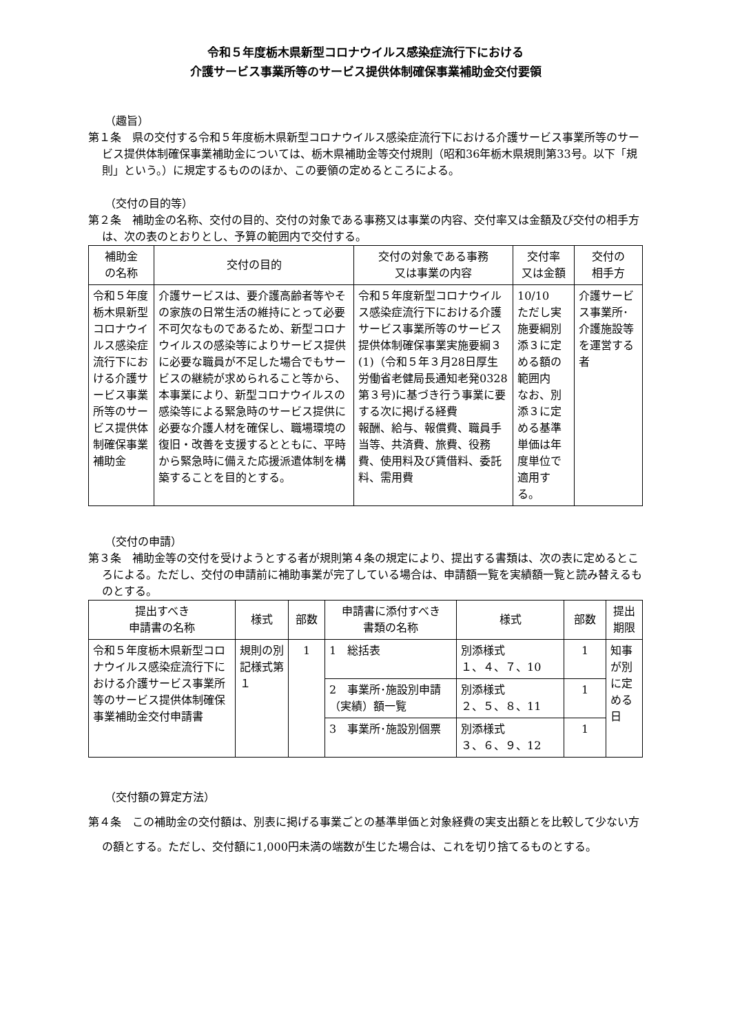令和５年度栃木県新型コロナウイルス感染症流行下における
介護サービス事業所等のサービス提供体制確保事業補助金交付要領
（趣旨）
第１条　県の交付する令和５年度栃木県新型コロナウイルス感染症流行下における介護サービス事業所等のサービス提供体制確保事業補助金については、栃木県補助金等交付規則（昭和36年栃木県規則第33号。以下「規則」という。）に規定するもののほか、この要領の定めるところによる。
（交付の目的等）
第２条　補助金の名称、交付の目的、交付の対象である事務又は事業の内容、交付率又は金額及び交付の相手方は、次の表のとおりとし、予算の範囲内で交付する。
| 補助金 の名称 | 交付の目的 | 交付の対象である事務 又は事業の内容 | 交付率 又は金額 | 交付の 相手方 |
| --- | --- | --- | --- | --- |
| 令和５年度栃木県新型コロナウイルス感染症流行下における介護サービス事業所等のサービス提供体制確保事業補助金 | 介護サービスは、要介護高齢者等やその家族の日常生活の維持にとって必要不可欠なものであるため、新型コロナウイルスの感染等によりサービス提供に必要な職員が不足した場合でもサービスの継続が求められること等から、本事業により、新型コロナウイルスの感染等による緊急時のサービス提供に必要な介護人材を確保し、職場環境の復旧・改善を支援するとともに、平時から緊急時に備えた応援派遣体制を構築することを目的とする。 | 令和５年度新型コロナウイルス感染症流行下における介護サービス事業所等のサービス提供体制確保事業実施要綱３(1)（令和５年３月28日厚生労働省老健局長通知老発0328第３号)に基づき行う事業に要する次に掲げる経費 報酬、給与、報償費、職員手当等、共済費、旅費、役務費、使用料及び賃借料、委託料、需用費 | 10/10 ただし実施要綱別添３に定める額の範囲内 なお、別添３に定める基準単価は年度単位で適用する。 | 介護サービス事業所･介護施設等を運営する者 |
（交付の申請）
第３条　補助金等の交付を受けようとする者が規則第４条の規定により、提出する書類は、次の表に定めるところによる。ただし、交付の申請前に補助事業が完了している場合は、申請額一覧を実績額一覧と読み替えるものとする。
| 提出すべき 申請書の名称 | 様式 | 部数 | 申請書に添付すべき 書類の名称 | 様式 | 部数 | 提出 期限 |
| --- | --- | --- | --- | --- | --- | --- |
| 令和５年度栃木県新型コロナウイルス感染症流行下における介護サービス事業所等のサービス提供体制確保事業補助金交付申請書 | 規則の別記様式第１ | 1 | 1 総括表 | 別添様式 １、４、７、10 | 1 | 知事が別に定める日 |
| | | | 2 事業所･施設別申請（実績）額一覧 | 別添様式 ２、５、８、11 | 1 | |
| | | | 3 事業所･施設別個票 | 別添様式 ３、６、９、12 | 1 | |
（交付額の算定方法）
第４条　この補助金の交付額は、別表に掲げる事業ごとの基準単価と対象経費の実支出額とを比較して少ない方の額とする。ただし、交付額に1,000円未満の端数が生じた場合は、これを切り捨てるものとする。